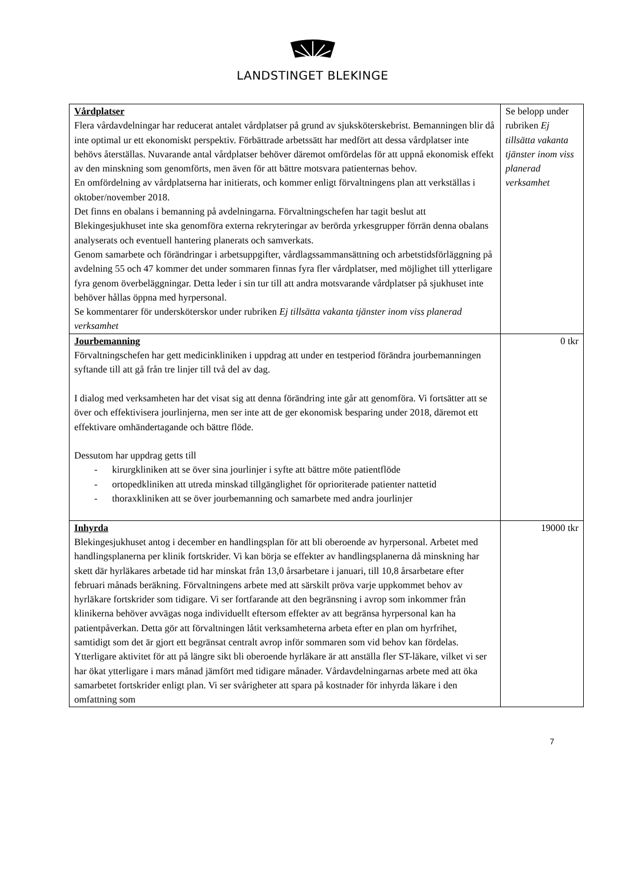LANDSTINGET BLEKINGE
| Vårdplatser Flera vårdavdelningar har reducerat antalet vårdplatser på grund av sjuksköterskebrist. Bemanningen blir då inte optimal ur ett ekonomiskt perspektiv. Förbättrade arbetssätt har medfört att dessa vårdplatser inte behövs återställas. Nuvarande antal vårdplatser behöver däremot omfördelas för att uppnå ekonomisk effekt av den minskning som genomförts, men även för att bättre motsvara patienternas behov. En omfördelning av vårdplatserna har initierats, och kommer enligt förvaltningens plan att verkställas i oktober/november 2018. Det finns en obalans i bemanning på avdelningarna. Förvaltningschefen har tagit beslut att Blekingesjukhuset inte ska genomföra externa rekryteringar av berörda yrkesgrupper förrän denna obalans analyserats och eventuell hantering planerats och samverkats. Genom samarbete och förändringar i arbetsuppgifter, vårdlagssammansättning och arbetstidsförläggning på avdelning 55 och 47 kommer det under sommaren finnas fyra fler vårdplatser, med möjlighet till ytterligare fyra genom överbeläggningar. Detta leder i sin tur till att andra motsvarande vårdplatser på sjukhuset inte behöver hållas öppna med hyrpersonal. Se kommentarer för undersköterskor under rubriken Ej tillsätta vakanta tjänster inom viss planerad verksamhet | Se belopp under rubriken Ej tillsätta vakanta tjänster inom viss planerad verksamhet |
| Jourbemanning Förvaltningschefen har gett medicinkliniken i uppdrag att under en testperiod förändra jourbemanningen syftande till att gå från tre linjer till två del av dag. I dialog med verksamheten har det visat sig att denna förändring inte går att genomföra. Vi fortsätter att se över och effektivisera jourlinjerna, men ser inte att de ger ekonomisk besparing under 2018, däremot ett effektivare omhändertagande och bättre flöde. Dessutom har uppdrag getts till - kirurgkliniken att se över sina jourlinjer i syfte att bättre möte patientflöde - ortopedkliniken att utreda minskad tillgänglighet för oprioriterade patienter nattetid - thoraxkliniken att se över jourbemanning och samarbete med andra jourlinjer | 0 tkr |
| Inhyrda Blekingesjukhuset antog i december en handlingsplan för att bli oberoende av hyrpersonal. Arbetet med handlingsplanerna per klinik fortskrider. Vi kan börja se effekter av handlingsplanerna då minskning har skett där hyrläkares arbetade tid har minskat från 13,0 årsarbetare i januari, till 10,8 årsarbetare efter februari månads beräkning. Förvaltningens arbete med att särskilt pröva varje uppkommet behov av hyrläkare fortskrider som tidigare. Vi ser fortfarande att den begränsning i avrop som inkommer från klinikerna behöver avvägas noga individuellt eftersom effekter av att begränsa hyrpersonal kan ha patientpåverkan. Detta gör att förvaltningen låtit verksamheterna arbeta efter en plan om hyrfrihet, samtidigt som det är gjort ett begränsat centralt avrop inför sommaren som vid behov kan fördelas. Ytterligare aktivitet för att på längre sikt bli oberoende hyrläkare är att anställa fler ST-läkare, vilket vi ser har ökat ytterligare i mars månad jämfört med tidigare månader. Vårdavdelningarnas arbete med att öka samarbetet fortskrider enligt plan. Vi ser svårigheter att spara på kostnader för inhyrda läkare i den omfattning som | 19000 tkr |
7